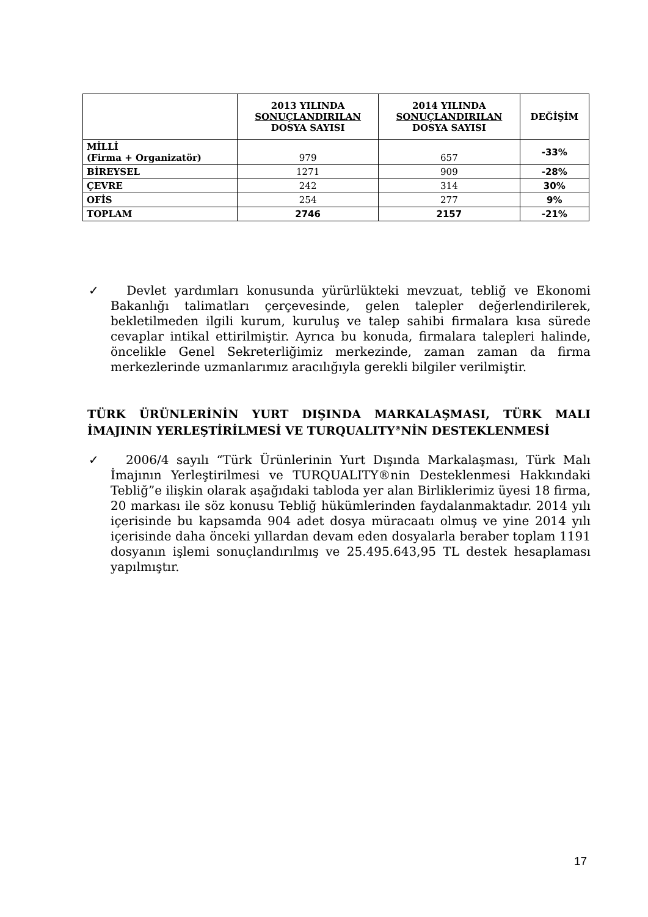| | 2013 YILINDA SONUÇLANDIRILAN DOSYA SAYISI | 2014 YILINDA SONUÇLANDIRILAN DOSYA SAYISI | DEĞİŞİM |
| --- | --- | --- | --- |
| MİLLİ (Firma + Organizatör) | 979 | 657 | -33% |
| BİREYSEL | 1271 | 909 | -28% |
| ÇEVRE | 242 | 314 | 30% |
| OFİS | 254 | 277 | 9% |
| TOPLAM | 2746 | 2157 | -21% |
✓ Devlet yardımları konusunda yürürlükteki mevzuat, tebliğ ve Ekonomi Bakanlığı talimatları çerçevesinde, gelen talepler değerlendirilerek, bekletilmeden ilgili kurum, kuruluş ve talep sahibi firmalara kısa sürede cevaplar intikal ettirilmiştir. Ayrıca bu konuda, firmalara talepleri halinde, öncelikle Genel Sekreterliğimiz merkezinde, zaman zaman da firma merkezlerinde uzmanlarımız aracılığıyla gerekli bilgiler verilmiştir.
TÜRK ÜRÜNLERİNİN YURT DIŞINDA MARKALAŞMASI, TÜRK MALI İMAJININ YERLEŞTİRİLMESİ VE TURQUALITY<sup>®</sup>NİN DESTEKLENMESİ
✓ 2006/4 sayılı “Türk Ürünlerinin Yurt Dışında Markalaşması, Türk Malı İmajının Yerleştirilmesi ve TURQUALITY®nin Desteklenmesi Hakkındaki Tebliğ”e ilişkin olarak aşağıdaki tabloda yer alan Birliklerimiz üyesi 18 firma, 20 markası ile söz konusu Tebliğ hükümlerinden faydalanmaktadır. 2014 yılı içerisinde bu kapsamda 904 adet dosya müracaatı olmuş ve yine 2014 yılı içerisinde daha önceki yıllardan devam eden dosyalarla beraber toplam 1191 dosyanın işlemi sonuçlandırılmış ve 25.495.643,95 TL destek hesaplaması yapılmıştır.
17